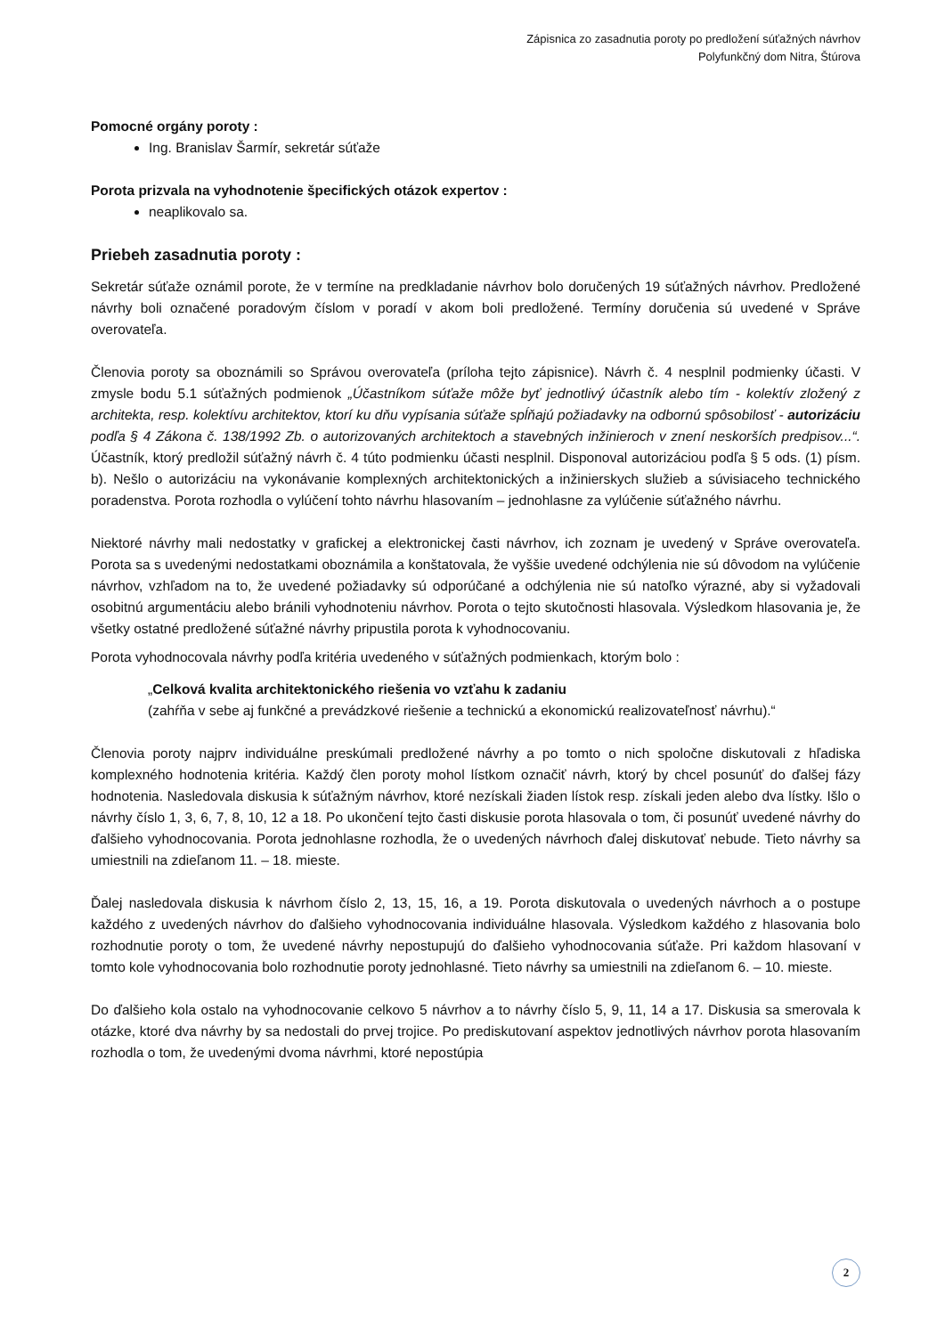Zápisnica zo zasadnutia poroty po predložení súťažných návrhov
Polyfunkčný dom Nitra, Štúrova
Pomocné orgány poroty :
Ing. Branislav Šarmír, sekretár súťaže
Porota prizvala na vyhodnotenie špecifických otázok expertov :
neaplikovalo sa.
Priebeh zasadnutia poroty :
Sekretár súťaže oznámil porote, že v termíne na predkladanie návrhov bolo doručených 19 súťažných návrhov. Predložené návrhy boli označené poradovým číslom v poradí v akom boli predložené. Termíny doručenia sú uvedené v Správe overovateľa.
Členovia poroty sa oboznámili so Správou overovateľa (príloha tejto zápisnice). Návrh č. 4 nesplnil podmienky účasti. V zmysle bodu 5.1 súťažných podmienok „Účastníkom súťaže môže byť jednotlivý účastník alebo tím - kolektív zložený z architekta, resp. kolektívu architektov, ktorí ku dňu vypísania súťaže spĺňajú požiadavky na odbornú spôsobilosť - autorizáciu podľa § 4 Zákona č. 138/1992 Zb. o autorizovaných architektoch a stavebných inžinieroch v znení neskorších predpisov...“. Účastník, ktorý predložil súťažný návrh č. 4 túto podmienku účasti nesplnil. Disponoval autorizáciou podľa § 5 ods. (1) písm. b). Nešlo o autorizáciu na vykonávanie komplexných architektonických a inžinierskych služieb a súvisiaceho technického poradenstva. Porota rozhodla o vylúčení tohto návrhu hlasovaním – jednohlasne za vylúčenie súťažného návrhu.
Niektoré návrhy mali nedostatky v grafickej a elektronickej časti návrhov, ich zoznam je uvedený v Správe overovateľa. Porota sa s uvedenými nedostatkami oboznámila a konštatovala, že vyššie uvedené odchýlenia nie sú dôvodom na vylúčenie návrhov, vzhľadom na to, že uvedené požiadavky sú odporúčané a odchýlenia nie sú natoľko výrazné, aby si vyžadovali osobitnú argumentáciu alebo bránili vyhodnoteniu návrhov. Porota o tejto skutočnosti hlasovala. Výsledkom hlasovania je, že všetky ostatné predložené súťažné návrhy pripustila porota k vyhodnocovaniu.
Porota vyhodnocovala návrhy podľa kritéria uvedeného v súťažných podmienkach, ktorým bolo :
„Celková kvalita architektonického riešenia vo vzťahu k zadaniu
(zahŕňa v sebe aj funkčné a prevádzkové riešenie a technickú a ekonomickú realizovateľnosť návrhu).“
Členovia poroty najprv individuálne preskúmali predložené návrhy a po tomto o nich spoločne diskutovali z hľadiska komplexného hodnotenia kritéria. Každý člen poroty mohol lístkom označiť návrh, ktorý by chcel posunúť do ďalšej fázy hodnotenia. Nasledovala diskusia k súťažným návrhov, ktoré nezískali žiaden lístok resp. získali jeden alebo dva lístky. Išlo o návrhy číslo 1, 3, 6, 7, 8, 10, 12 a 18. Po ukončení tejto časti diskusie porota hlasovala o tom, či posunúť uvedené návrhy do ďalšieho vyhodnocovania. Porota jednohlasne rozhodla, že o uvedených návrhoch ďalej diskutovať nebude. Tieto návrhy sa umiestnili na zdieľanom 11. – 18. mieste.
Ďalej nasledovala diskusia k návrhom číslo 2, 13, 15, 16, a 19. Porota diskutovala o uvedených návrhoch a o postupe každého z uvedených návrhov do ďalšieho vyhodnocovania individuálne hlasovala. Výsledkom každého z hlasovania bolo rozhodnutie poroty o tom, že uvedené návrhy nepostupujú do ďalšieho vyhodnocovania súťaže. Pri každom hlasovaní v tomto kole vyhodnocovania bolo rozhodnutie poroty jednohlasné. Tieto návrhy sa umiestnili na zdieľanom 6. – 10. mieste.
Do ďalšieho kola ostalo na vyhodnocovanie celkovo 5 návrhov a to návrhy číslo 5, 9, 11, 14 a 17. Diskusia sa smerovala k otázke, ktoré dva návrhy by sa nedostali do prvej trojice. Po prediskutovaní aspektov jednotlivých návrhov porota hlasovaním rozhodla o tom, že uvedenými dvoma návrhmi, ktoré nepostúpia
2